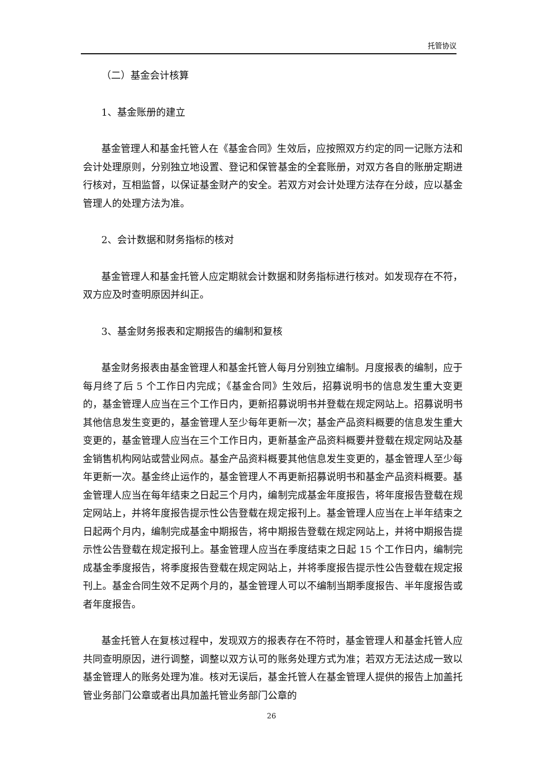托管协议
（二）基金会计核算
1、基金账册的建立
基金管理人和基金托管人在《基金合同》生效后，应按照双方约定的同一记账方法和会计处理原则，分别独立地设置、登记和保管基金的全套账册，对双方各自的账册定期进行核对，互相监督，以保证基金财产的安全。若双方对会计处理方法存在分歧，应以基金管理人的处理方法为准。
2、会计数据和财务指标的核对
基金管理人和基金托管人应定期就会计数据和财务指标进行核对。如发现存在不符，双方应及时查明原因并纠正。
3、基金财务报表和定期报告的编制和复核
基金财务报表由基金管理人和基金托管人每月分别独立编制。月度报表的编制，应于每月终了后 5 个工作日内完成；《基金合同》生效后，招募说明书的信息发生重大变更的，基金管理人应当在三个工作日内，更新招募说明书并登载在规定网站上。招募说明书其他信息发生变更的，基金管理人至少每年更新一次；基金产品资料概要的信息发生重大变更的，基金管理人应当在三个工作日内，更新基金产品资料概要并登载在规定网站及基金销售机构网站或营业网点。基金产品资料概要其他信息发生变更的，基金管理人至少每年更新一次。基金终止运作的，基金管理人不再更新招募说明书和基金产品资料概要。基金管理人应当在每年结束之日起三个月内，编制完成基金年度报告，将年度报告登载在规定网站上，并将年度报告提示性公告登载在规定报刊上。基金管理人应当在上半年结束之日起两个月内，编制完成基金中期报告，将中期报告登载在规定网站上，并将中期报告提示性公告登载在规定报刊上。基金管理人应当在季度结束之日起 15 个工作日内，编制完成基金季度报告，将季度报告登载在规定网站上，并将季度报告提示性公告登载在规定报刊上。基金合同生效不足两个月的，基金管理人可以不编制当期季度报告、半年度报告或者年度报告。
基金托管人在复核过程中，发现双方的报表存在不符时，基金管理人和基金托管人应共同查明原因，进行调整，调整以双方认可的账务处理方式为准；若双方无法达成一致以基金管理人的账务处理为准。核对无误后，基金托管人在基金管理人提供的报告上加盖托管业务部门公章或者出具加盖托管业务部门公章的
26